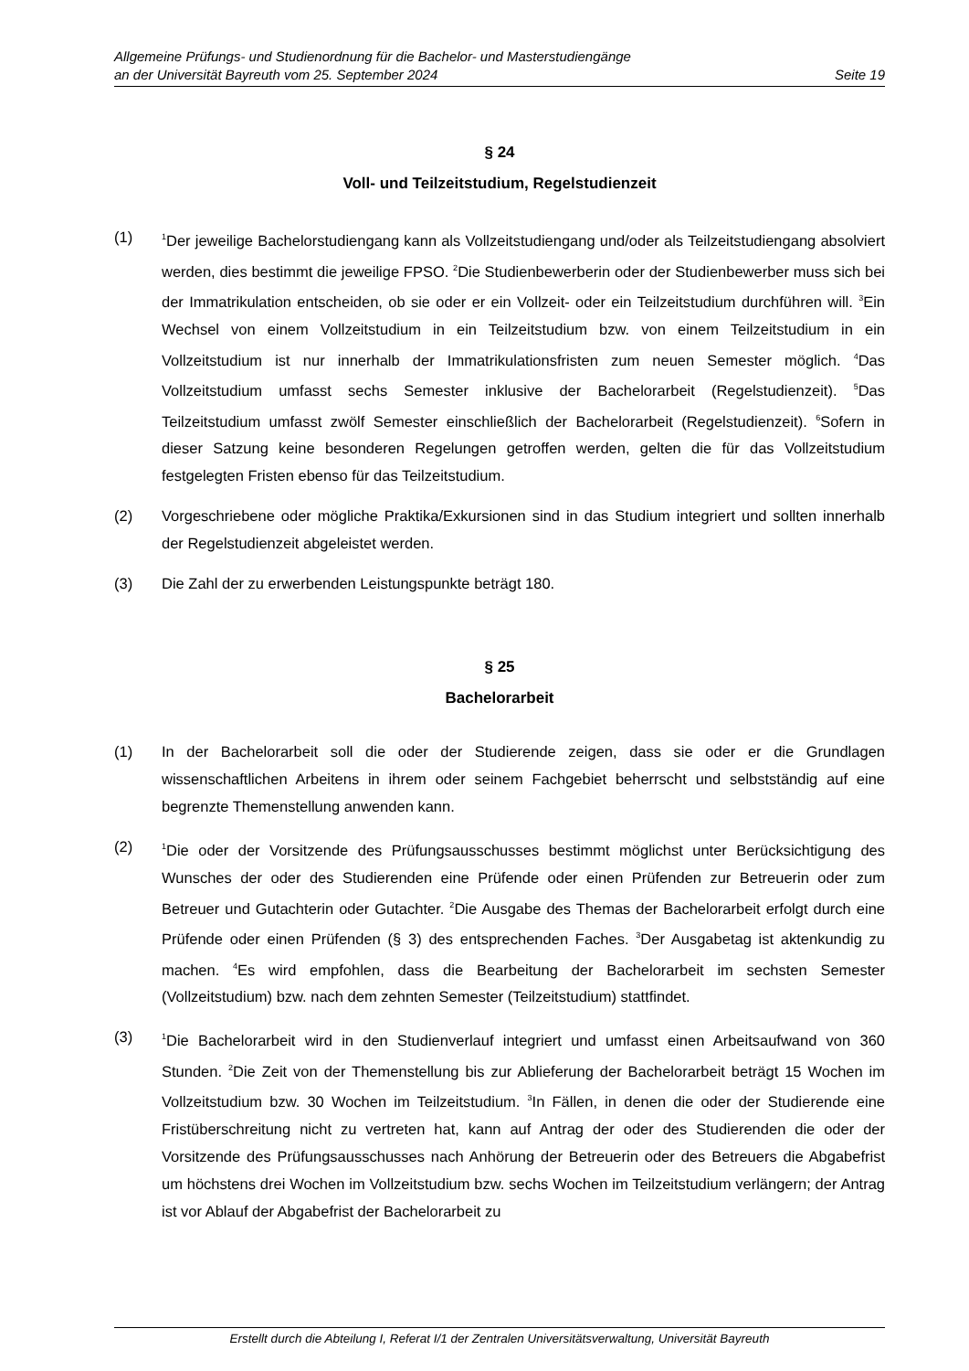Allgemeine Prüfungs- und Studienordnung für die Bachelor- und Masterstudiengänge
an der Universität Bayreuth vom 25. September 2024 Seite 19
§ 24
Voll- und Teilzeitstudium, Regelstudienzeit
(1)
<sup>1</sup> Der jeweilige Bachelorstudiengang kann als Vollzeitstudiengang und/oder als Teilzeitstudiengang absolviert werden, dies bestimmt die jeweilige FPSO. <sup>2</sup>Die Studienbewerberin oder der Studienbewerber muss sich bei der Immatrikulation entscheiden, ob sie oder er ein Vollzeit- oder ein Teilzeitstudium durchführen will. <sup>3</sup>Ein Wechsel von einem Vollzeitstudium in ein Teilzeitstudium bzw. von einem Teilzeitstudium in ein Vollzeitstudium ist nur innerhalb der Immatrikulationsfristen zum neuen Semester möglich. <sup>4</sup>Das Vollzeitstudium umfasst sechs Semester inklusive der Bachelorarbeit (Regelstudienzeit). <sup>5</sup>Das Teilzeitstudium umfasst zwölf Semester einschließlich der Bachelorarbeit (Regelstudienzeit). <sup>6</sup>Sofern in dieser Satzung keine besonderen Regelungen getroffen werden, gelten die für das Vollzeitstudium festgelegten Fristen ebenso für das Teilzeitstudium.
(2) Vorgeschriebene oder mögliche Praktika/Exkursionen sind in das Studium integriert und sollten innerhalb der Regelstudienzeit abgeleistet werden.
(3) Die Zahl der zu erwerbenden Leistungspunkte beträgt 180.
§ 25
Bachelorarbeit
(1) In der Bachelorarbeit soll die oder der Studierende zeigen, dass sie oder er die Grundlagen wissenschaftlichen Arbeitens in ihrem oder seinem Fachgebiet beherrscht und selbstständig auf eine begrenzte Themenstellung anwenden kann.
(2)
<sup>1</sup> Die oder der Vorsitzende des Prüfungsausschusses bestimmt möglichst unter Berücksichtigung des Wunsches der oder des Studierenden eine Prüfende oder einen Prüfenden zur Betreuerin oder zum Betreuer und Gutachterin oder Gutachter. <sup>2</sup>Die Ausgabe des Themas der Bachelorarbeit erfolgt durch eine Prüfende oder einen Prüfenden (§ 3) des entsprechenden Faches. <sup>3</sup>Der Ausgabetag ist aktenkundig zu machen. <sup>4</sup>Es wird empfohlen, dass die Bearbeitung der Bachelorarbeit im sechsten Semester (Vollzeitstudium) bzw. nach dem zehnten Semester (Teilzeitstudium) stattfindet.
(3)
<sup>1</sup> Die Bachelorarbeit wird in den Studienverlauf integriert und umfasst einen Arbeitsaufwand von 360 Stunden. <sup>2</sup>Die Zeit von der Themenstellung bis zur Ablieferung der Bachelorarbeit beträgt 15 Wochen im Vollzeitstudium bzw. 30 Wochen im Teilzeitstudium. <sup>3</sup>In Fällen, in denen die oder der Studierende eine Fristüberschreitung nicht zu vertreten hat, kann auf Antrag der oder des Studierenden die oder der Vorsitzende des Prüfungsausschusses nach Anhörung der Betreuerin oder des Betreuers die Abgabefrist um höchstens drei Wochen im Vollzeitstudium bzw. sechs Wochen im Teilzeitstudium verlängern; der Antrag ist vor Ablauf der Abgabefrist der Bachelorarbeit zu
Erstellt durch die Abteilung I, Referat I/1 der Zentralen Universitätsverwaltung, Universität Bayreuth